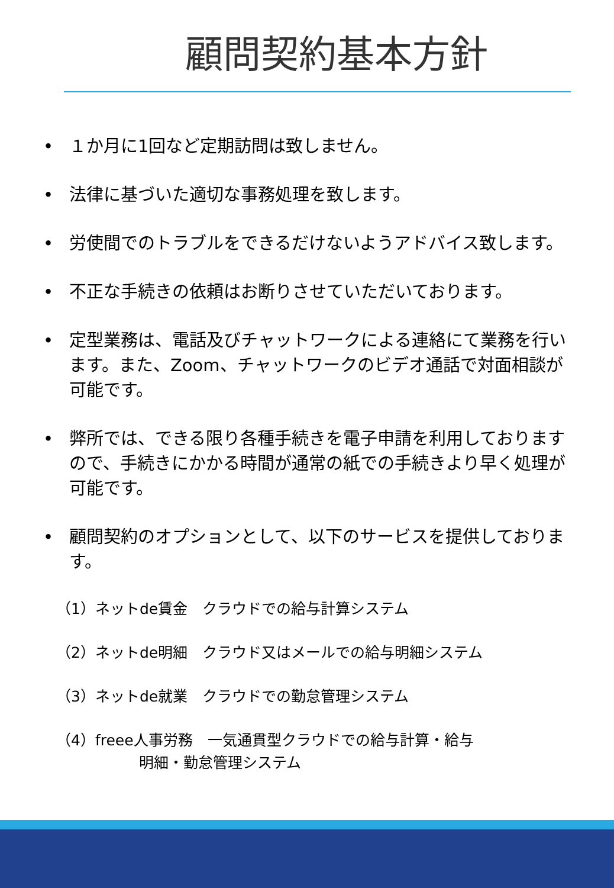顧問契約基本方針
• １か月に1回など定期訪問は致しません。
• 法律に基づいた適切な事務処理を致します。
• 労使間でのトラブルをできるだけないようアドバイス致します。
• 不正な手続きの依頼はお断りさせていただいております。
• 定型業務は、電話及びチャットワークによる連絡にて業務を行います。また、Zoom、チャットワークのビデオ通話で対面相談が可能です。
• 弊所では、できる限り各種手続きを電子申請を利用しておりますので、手続きにかかる時間が通常の紙での手続きより早く処理が可能です。
• 顧問契約のオプションとして、以下のサービスを提供しております。
（1）ネットde賃金　クラウドでの給与計算システム
（2）ネットde明細　クラウド又はメールでの給与明細システム
（3）ネットde就業　クラウドでの勤怠管理システム
（4）freee人事労務　一気通貫型クラウドでの給与計算・給与
明細・勤怠管理システム